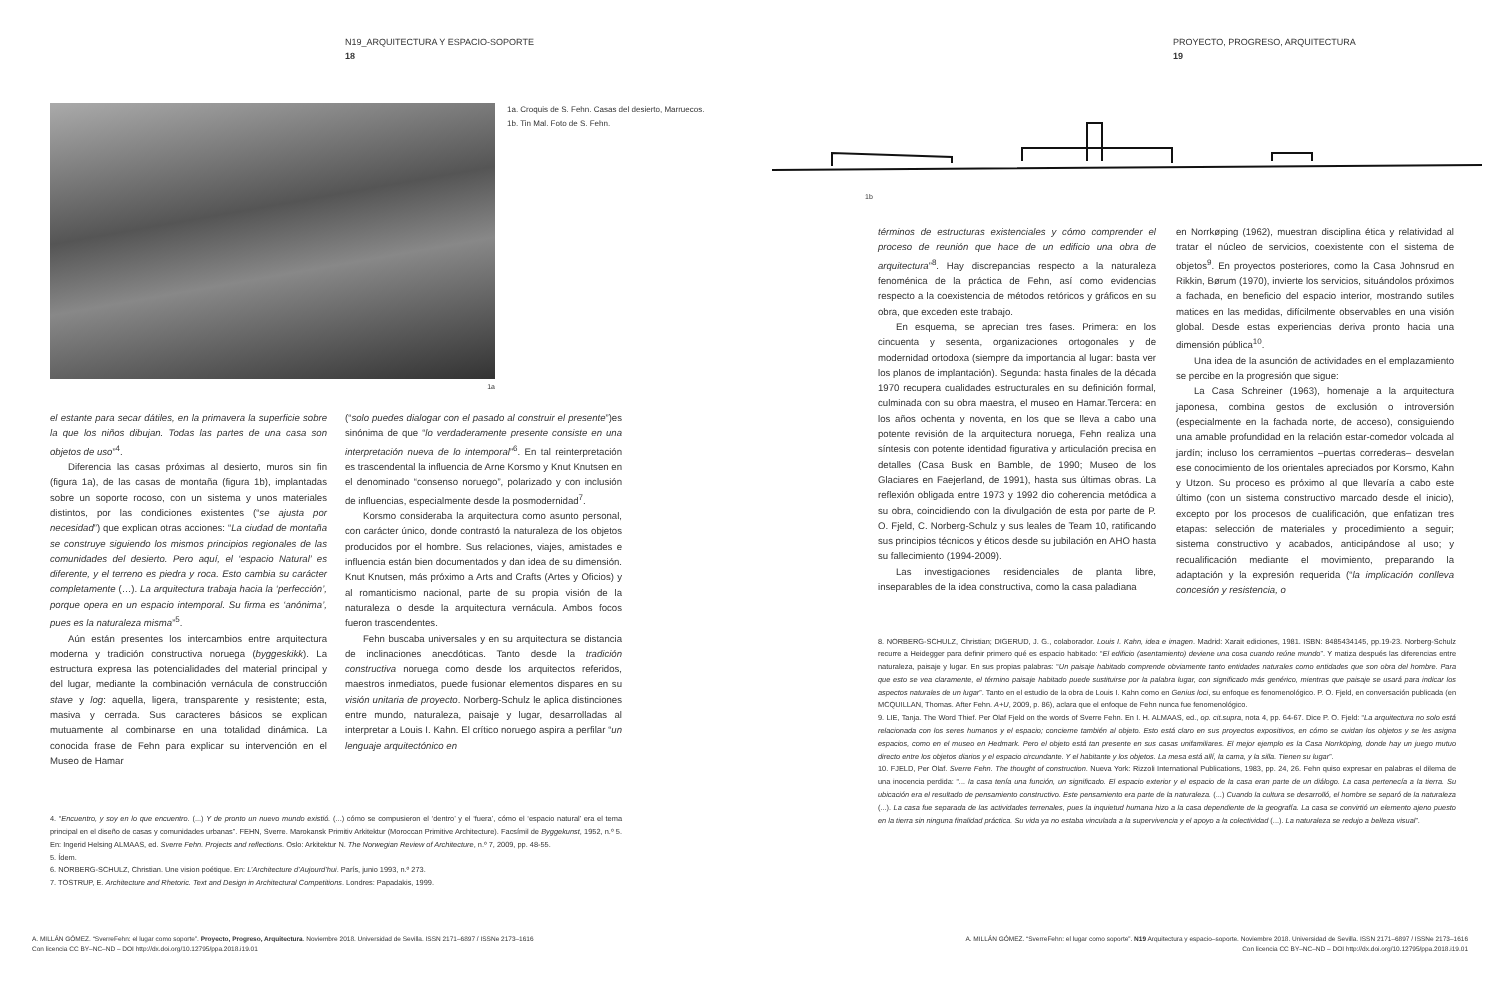N19_ARQUITECTURA Y ESPACIO-SOPORTE
18
1a
1a. Croquis de S. Fehn. Casas del desierto, Marruecos.
1b. Tin Mal. Foto de S. Fehn.
el estante para secar dátiles, en la primavera la superficie sobre la que los niños dibujan. Todas las partes de una casa son objetos de uso”<sup>4</sup>.
Diferencia las casas próximas al desierto, muros sin fin (figura 1a), de las casas de montaña (figura 1b), implantadas sobre un soporte rocoso, con un sistema y unos materiales distintos, por las condiciones existentes (“se ajusta por necesidad”) que explican otras acciones: “La ciudad de montaña se construye siguiendo los mismos principios regionales de las comunidades del desierto. Pero aquí, el ‘espacio Natural’ es diferente, y el terreno es piedra y roca. Esto cambia su carácter completamente (…). La arquitectura trabaja hacia la ‘perfección’, porque opera en un espacio intemporal. Su firma es ‘anónima’, pues es la naturaleza misma”<sup>5</sup>.
Aún están presentes los intercambios entre arquitectura moderna y tradición constructiva noruega (byggeskikk). La estructura expresa las potencialidades del material principal y del lugar, mediante la combinación vernácula de construcción stave y log: aquella, ligera, transparente y resistente; esta, masiva y cerrada. Sus caracteres básicos se explican mutuamente al combinarse en una totalidad dinámica. La conocida frase de Fehn para explicar su intervención en el Museo de Hamar
(“solo puedes dialogar con el pasado al construir el presente”)es sinónima de que “lo verdaderamente presente consiste en una interpretación nueva de lo intemporal”<sup>6</sup>. En tal reinterpretación es trascendental la influencia de Arne Korsmo y Knut Knutsen en el denominado “consenso noruego”, polarizado y con inclusión de influencias, especialmente desde la posmodernidad<sup>7</sup>.
Korsmo consideraba la arquitectura como asunto personal, con carácter único, donde contrastó la naturaleza de los objetos producidos por el hombre. Sus relaciones, viajes, amistades e influencia están bien documentados y dan idea de su dimensión. Knut Knutsen, más próximo a Arts and Crafts (Artes y Oficios) y al romanticismo nacional, parte de su propia visión de la naturaleza o desde la arquitectura vernácula. Ambos focos fueron trascendentes.
Fehn buscaba universales y en su arquitectura se distancia de inclinaciones anecdóticas. Tanto desde la tradición constructiva noruega como desde los arquitectos referidos, maestros inmediatos, puede fusionar elementos dispares en su visión unitaria de proyecto. Norberg-Schulz le aplica distinciones entre mundo, naturaleza, paisaje y lugar, desarrolladas al interpretar a Louis I. Kahn. El crítico noruego aspira a perfilar “un lenguaje arquitectónico en
4. “Encuentro, y soy en lo que encuentro. (...) Y de pronto un nuevo mundo existió. (...) cómo se compusieron el ‘dentro’ y el ‘fuera’, cómo el ‘espacio natural’ era el tema principal en el diseño de casas y comunidades urbanas”. FEHN, Sverre. Marokansk Primitiv Arkitektur (Moroccan Primitive Architecture). Facsímil de Byggekunst, 1952, n.º 5. En: Ingerid Helsing ALMAAS, ed. Sverre Fehn. Projects and reflections. Oslo: Arkitektur N. The Norwegian Review of Architecture, n.º 7, 2009, pp. 48-55.
5. Ídem.
6. NORBERG-SCHULZ, Christian. Une vision poétique. En: L’Architecture d’Aujourd’hui. París, junio 1993, n.º 273.
7. TOSTRUP, E. Architecture and Rhetoric. Text and Design in Architectural Competitions. Londres: Papadakis, 1999.
A. MILLÁN GÓMEZ. “SverreFehn: el lugar como soporte”. Proyecto, Progreso, Arquitectura. Noviembre 2018. Universidad de Sevilla. ISSN 2171–6897 / ISSNe 2173–1616
Con licencia CC BY–NC–ND – DOI http://dx.doi.org/10.12795/ppa.2018.i19.01
PROYECTO, PROGRESO, ARQUITECTURA
19
1b
términos de estructuras existenciales y cómo comprender el proceso de reunión que hace de un edificio una obra de arquitectura”<sup>8</sup>. Hay discrepancias respecto a la naturaleza fenoménica de la práctica de Fehn, así como evidencias respecto a la coexistencia de métodos retóricos y gráficos en su obra, que exceden este trabajo.
En esquema, se aprecian tres fases. Primera: en los cincuenta y sesenta, organizaciones ortogonales y de modernidad ortodoxa (siempre da importancia al lugar: basta ver los planos de implantación). Segunda: hasta finales de la década 1970 recupera cualidades estructurales en su definición formal, culminada con su obra maestra, el museo en Hamar.Tercera: en los años ochenta y noventa, en los que se lleva a cabo una potente revisión de la arquitectura noruega, Fehn realiza una síntesis con potente identidad figurativa y articulación precisa en detalles (Casa Busk en Bamble, de 1990; Museo de los Glaciares en Faejerland, de 1991), hasta sus últimas obras. La reflexión obligada entre 1973 y 1992 dio coherencia metódica a su obra, coincidiendo con la divulgación de esta por parte de P. O. Fjeld, C. Norberg-Schulz y sus leales de Team 10, ratificando sus principios técnicos y éticos desde su jubilación en AHO hasta su fallecimiento (1994-2009).
Las investigaciones residenciales de planta libre, inseparables de la idea constructiva, como la casa paladiana
en Norrkøping (1962), muestran disciplina ética y relatividad al tratar el núcleo de servicios, coexistente con el sistema de objetos<sup>9</sup>. En proyectos posteriores, como la Casa Johnsrud en Rikkin, Børum (1970), invierte los servicios, situándolos próximos a fachada, en beneficio del espacio interior, mostrando sutiles matices en las medidas, difícilmente observables en una visión global. Desde estas experiencias deriva pronto hacia una dimensión pública<sup>10</sup>.
Una idea de la asunción de actividades en el emplazamiento se percibe en la progresión que sigue:
La Casa Schreiner (1963), homenaje a la arquitectura japonesa, combina gestos de exclusión o introversión (especialmente en la fachada norte, de acceso), consiguiendo una amable profundidad en la relación estar-comedor volcada al jardín; incluso los cerramientos –puertas correderas– desvelan ese conocimiento de los orientales apreciados por Korsmo, Kahn y Utzon. Su proceso es próximo al que llevaría a cabo este último (con un sistema constructivo marcado desde el inicio), excepto por los procesos de cualificación, que enfatizan tres etapas: selección de materiales y procedimiento a seguir; sistema constructivo y acabados, anticipándose al uso; y recualificación mediante el movimiento, preparando la adaptación y la expresión requerida (“la implicación conlleva concesión y resistencia, o
8. NORBERG-SCHULZ, Christian; DIGERUD, J. G., colaborador. Louis I. Kahn, idea e imagen. Madrid: Xarait ediciones, 1981. ISBN: 8485434145, pp.19-23. Norberg-Schulz recurre a Heidegger para definir primero qué es espacio habitado: “El edificio (asentamiento) deviene una cosa cuando reúne mundo”. Y matiza después las diferencias entre naturaleza, paisaje y lugar. En sus propias palabras: “Un paisaje habitado comprende obviamente tanto entidades naturales como entidades que son obra del hombre. Para que esto se vea claramente, el término paisaje habitado puede sustituirse por la palabra lugar, con significado más genérico, mientras que paisaje se usará para indicar los aspectos naturales de un lugar”. Tanto en el estudio de la obra de Louis I. Kahn como en Genius loci, su enfoque es fenomenológico. P. O. Fjeld, en conversación publicada (en MCQUILLAN, Thomas. After Fehn. A+U, 2009, p. 86), aclara que el enfoque de Fehn nunca fue fenomenológico.
9. LIE, Tanja. The Word Thief. Per Olaf Fjeld on the words of Sverre Fehn. En I. H. ALMAAS, ed., op. cit.supra, nota 4, pp. 64-67. Dice P. O. Fjeld: “La arquitectura no solo está relacionada con los seres humanos y el espacio; concierne también al objeto. Esto está claro en sus proyectos expositivos, en cómo se cuidan los objetos y se les asigna espacios, como en el museo en Hedmark. Pero el objeto está tan presente en sus casas unifamiliares. El mejor ejemplo es la Casa Norrköping, donde hay un juego mutuo directo entre los objetos diarios y el espacio circundante. Y el habitante y los objetos. La mesa está allí, la cama, y la silla. Tienen su lugar”.
10. FJELD, Per Olaf. Sverre Fehn. The thought of construction. Nueva York: Rizzoli International Publications, 1983, pp. 24, 26. Fehn quiso expresar en palabras el dilema de una inocencia perdida: “... la casa tenía una función, un significado. El espacio exterior y el espacio de la casa eran parte de un diálogo. La casa pertenecía a la tierra. Su ubicación era el resultado de pensamiento constructivo. Este pensamiento era parte de la naturaleza. (...) Cuando la cultura se desarrolló, el hombre se separó de la naturaleza (...). La casa fue separada de las actividades terrenales, pues la inquietud humana hizo a la casa dependiente de la geografía. La casa se convirtió un elemento ajeno puesto en la tierra sin ninguna finalidad práctica. Su vida ya no estaba vinculada a la supervivencia y el apoyo a la colectividad (...). La naturaleza se redujo a belleza visual”.
A. MILLÁN GÓMEZ. “SverreFehn: el lugar como soporte”. N19 Arquitectura y espacio–soporte. Noviembre 2018. Universidad de Sevilla. ISSN 2171–6897 / ISSNe 2173–1616
Con licencia CC BY–NC–ND – DOI http://dx.doi.org/10.12795/ppa.2018.i19.01